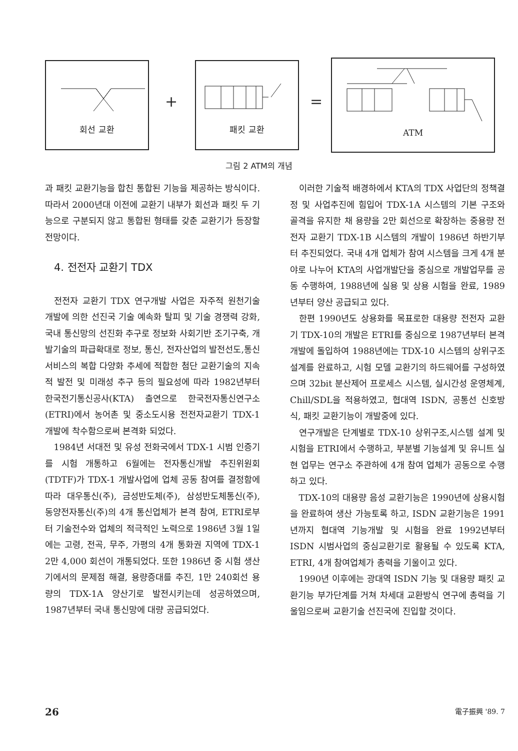회선 교환
+
패킷 교환
=
ATM
그림 2 ATM의 개념
과 패킷 교환기능을 합친 통합된 기능을 제공하는 방식이다. 따라서 2000년대 이전에 교환기 내부가 회선과 패킷 두 기능으로 구분되지 않고 통합된 형태를 갖춘 교환기가 등장할 전망이다.
4. 전전자 교환기 TDX
전전자 교환기 TDX 연구개발 사업은 자주적 원천기술 개발에 의한 선진국 기술 예속화 탈피 및 기술 경쟁력 강화, 국내 통신망의 선진화 추구로 정보화 사회기반 조기구축, 개발기술의 파급확대로 정보, 통신, 전자산업의 발전선도,통신서비스의 복합 다양화 추세에 적합한 첨단 교환기술의 지속적 발전 및 미래성 추구 등의 필요성에 따라 1982년부터 한국전기통신공사(KTA) 출연으로 한국전자통신연구소 (ETRI)에서 농어촌 및 중소도시용 전전자교환기 TDX-1 개발에 착수함으로써 본격화 되었다.
1984년 서대전 및 유성 전화국에서 TDX-1 시범 인증기를 시험 개통하고 6월에는 전자통신개발 추진위원회 (TDTF)가 TDX-1 개발사업에 업체 공동 참여를 결정함에 따라 대우통신(주), 금성반도체(주), 삼성반도체통신(주), 동양전자통신(주)의 4개 통신업체가 본격 참여, ETRI로부터 기술전수와 업체의 적극적인 노력으로 1986년 3월 1일에는 고령, 전곡, 무주, 가평의 4개 통화권 지역에 TDX-1 2만 4,000 회선이 개통되었다. 또한 1986년 중 시험 생산기에서의 문제점 해결, 용량증대를 추진, 1만 240회선 용량의 TDX-1A 양산기로 발전시키는데 성공하였으며, 1987년부터 국내 통신망에 대량 공급되었다.
이러한 기술적 배경하에서 KTA의 TDX 사업단의 정책결정 및 사업추진에 힘입어 TDX-1A 시스템의 기본 구조와 골격을 유지한 채 용량을 2만 회선으로 확장하는 중용량 전전자 교환기 TDX-1B 시스템의 개발이 1986년 하반기부터 추진되었다. 국내 4개 업체가 참여 시스템을 크게 4개 분야로 나누어 KTA의 사업개발단을 중심으로 개발업무를 공동 수행하여, 1988년에 실용 및 상용 시험을 완료, 1989년부터 양산 공급되고 있다.
한편 1990년도 상용화를 목표로한 대용량 전전자 교환기 TDX-10의 개발은 ETRI를 중심으로 1987년부터 본격 개발에 돌입하여 1988년에는 TDX-10 시스템의 상위구조 설계를 완료하고, 시험 모델 교환기의 하드웨어를 구성하였으며 32bit 분산제어 프로세스 시스템, 실시간성 운영체계, Chill/SDL을 적용하였고, 협대역 ISDN, 공통선 신호방식, 패킷 교환기능이 개발중에 있다.
연구개발은 단계별로 TDX-10 상위구조,시스템 설계 및 시험을 ETRI에서 수행하고, 부분별 기능설계 및 유니트 실현 업무는 연구소 주관하에 4개 참여 업체가 공동으로 수행하고 있다.
TDX-10의 대용량 음성 교환기능은 1990년에 상용시험을 완료하여 생산 가능토록 하고, ISDN 교환기능은 1991년까지 협대역 기능개발 및 시험을 완료 1992년부터 ISDN 시범사업의 중심교환기로 활용될 수 있도록 KTA, ETRI, 4개 참여업체가 총력을 기울이고 있다.
1990년 이후에는 광대역 ISDN 기능 및 대용량 패킷 교환기능 부가단계를 거쳐 차세대 교환방식 연구에 총력을 기울임으로써 교환기술 선진국에 진입할 것이다.
26 電子振興 '89. 7